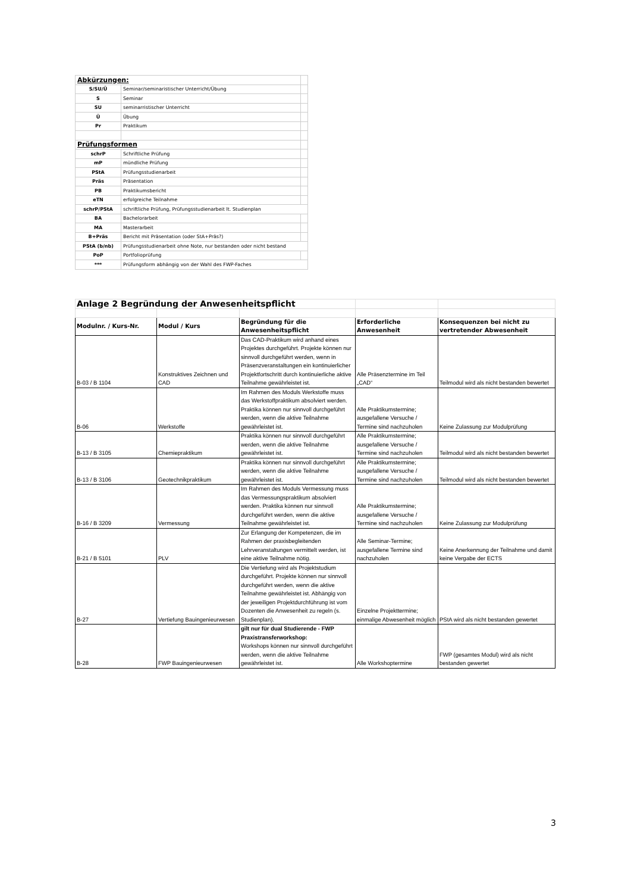| Abkürzungen: | | |
| S/SU/Ü | Seminar/seminaristischer Unterricht/Übung | |
| S | Seminar | |
| SU | seminarristischer Unterricht | |
| Ü | Übung | |
| Pr | Praktikum | |
| Prüfungsformen | | |
| schrP | Schriftliche Prüfung | |
| mP | mündliche Prüfung | |
| PStA | Prüfungsstudienarbeit | |
| Präs | Präsentation | |
| PB | Praktikumsbericht | |
| eTN | erfolgreiche Teilnahme | |
| schrP/PStA | schriftliche Prüfung, Prüfungsstudienarbeit lt. Studienplan | |
| BA | Bachelorarbeit | |
| MA | Masterarbeit | |
| B+Präs | Bericht mit Präsentation (oder StA+Präs?) | |
| PStA (b/nb) | Prüfungsstudienarbeit ohne Note, nur bestanden oder nicht bestand | |
| PoP | Portfolioprüfung | |
| *** | Prüfungsform abhängig von der Wahl des FWP-Faches | |
| Anlage 2 Begründung der Anwesenheitspflicht | | | | |
| Modulnr. / Kurs-Nr. | Modul / Kurs | Begründung für die Anwesenheitspflicht | Erforderliche Anwesenheit | Konsequenzen bei nicht zu vertretender Abwesenheit |
| B-03 / B 1104 | Konstruktives Zeichnen und CAD | Das CAD-Praktikum wird anhand eines Projektes durchgeführt. Projekte können nur sinnvoll durchgeführt werden, wenn in Präsenzveranstaltungen ein kontinuierlicher Projektfortschritt durch kontinuierliche aktive Teilnahme gewährleistet ist. | Alle Präsenztermine im Teil „CAD“ | Teilmodul wird als nicht bestanden bewertet |
| B-06 | Werkstoffe | Im Rahmen des Moduls Werkstoffe muss das Werkstoffpraktikum absolviert werden. Praktika können nur sinnvoll durchgeführt werden, wenn die aktive Teilnahme gewährleistet ist. | Alle Praktikumstermine; ausgefallene Versuche / Termine sind nachzuholen | Keine Zulassung zur Modulprüfung |
| B-13 / B 3105 | Chemiepraktikum | Praktika können nur sinnvoll durchgeführt werden, wenn die aktive Teilnahme gewährleistet ist. | Alle Praktikumstermine; ausgefallene Versuche / Termine sind nachzuholen | Teilmodul wird als nicht bestanden bewertet |
| B-13 / B 3106 | Geotechnikpraktikum | Praktika können nur sinnvoll durchgeführt werden, wenn die aktive Teilnahme gewährleistet ist. | Alle Praktikumstermine; ausgefallene Versuche / Termine sind nachzuholen | Teilmodul wird als nicht bestanden bewertet |
| B-16 / B 3209 | Vermessung | Im Rahmen des Moduls Vermessung muss das Vermessungspraktikum absolviert werden. Praktika können nur sinnvoll durchgeführt werden, wenn die aktive Teilnahme gewährleistet ist. | Alle Praktikumstermine; ausgefallene Versuche / Termine sind nachzuholen | Keine Zulassung zur Modulprüfung |
| B-21 / B 5101 | PLV | Zur Erlangung der Kompetenzen, die im Rahmen der praxisbegleitenden Lehrveranstaltungen vermittelt werden, ist eine aktive Teilnahme nötig. | Alle Seminar-Termine; ausgefallene Termine sind nachzuholen | Keine Anerkennung der Teilnahme und damit keine Vergabe der ECTS |
| B-27 | Vertiefung Bauingenieurwesen | Die Vertiefung wird als Projektstudium durchgeführt. Projekte können nur sinnvoll durchgeführt werden, wenn die aktive Teilnahme gewährleistet ist. Abhängig von der jeweiligen Projektdurchführung ist vom Dozenten die Anwesenheit zu regeln (s. Studienplan). | Einzelne Projekttermine; einmalige Abwesenheit möglich | PStA wird als nicht bestanden gewertet |
| B-28 | FWP Bauingenieurwesen | gilt nur für dual Studierende - FWP Praxistransferworkshop: Workshops können nur sinnvoll durchgeführt werden, wenn die aktive Teilnahme gewährleistet ist. | Alle Workshoptermine | FWP (gesamtes Modul) wird als nicht bestanden gewertet |
3